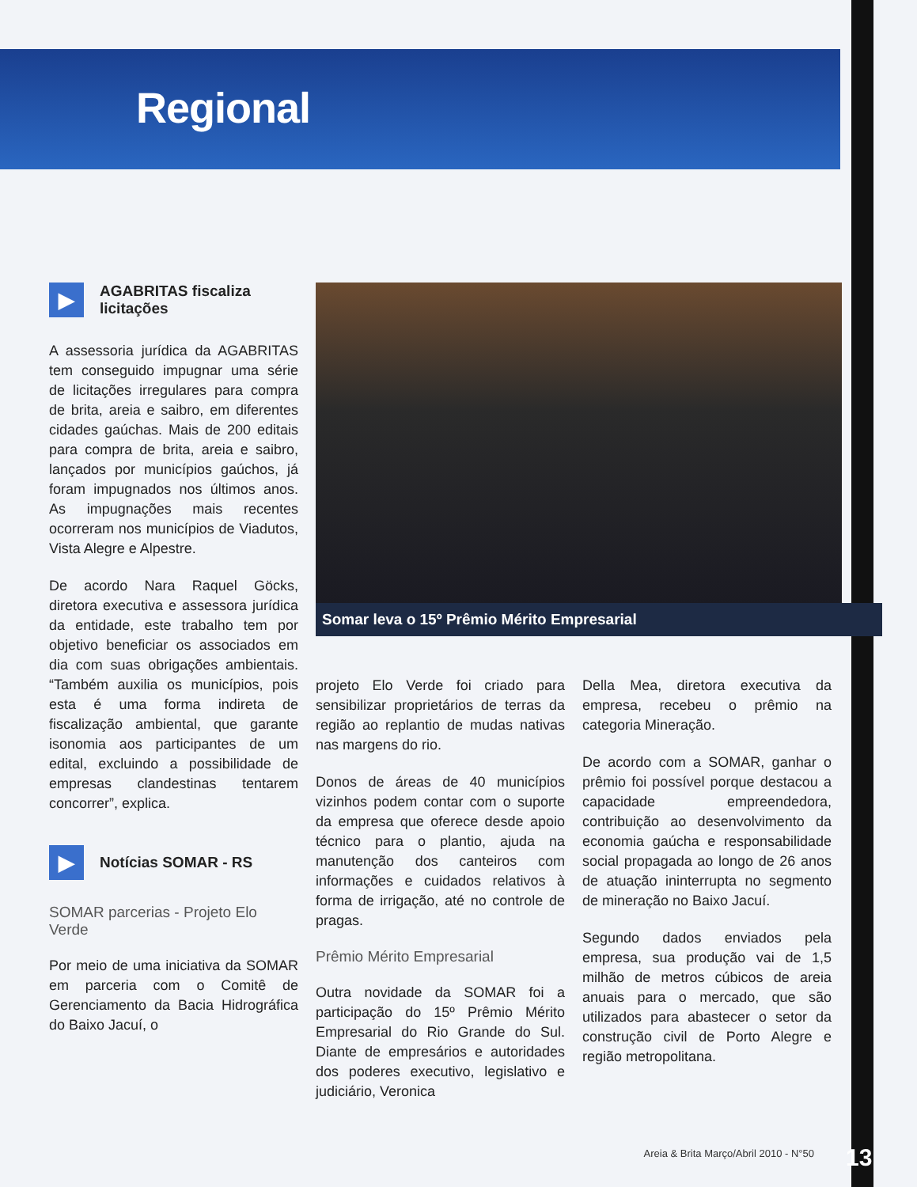Regional
▶
AGABRITAS fiscaliza licitações
A assessoria jurídica da AGABRITAS tem conseguido impugnar uma série de licitações irregulares para compra de brita, areia e saibro, em diferentes cidades gaúchas. Mais de 200 editais para compra de brita, areia e saibro, lançados por municípios gaúchos, já foram impugnados nos últimos anos. As impugnações mais recentes ocorreram nos municípios de Viadutos, Vista Alegre e Alpestre.
De acordo Nara Raquel Göcks, diretora executiva e assessora jurídica da entidade, este trabalho tem por objetivo beneficiar os associados em dia com suas obrigações ambientais. “Também auxilia os municípios, pois esta é uma forma indireta de fiscalização ambiental, que garante isonomia aos participantes de um edital, excluindo a possibilidade de empresas clandestinas tentarem concorrer”, explica.
▶
Notícias SOMAR - RS
SOMAR parcerias - Projeto Elo Verde
Por meio de uma iniciativa da SOMAR em parceria com o Comitê de Gerenciamento da Bacia Hidrográfica do Baixo Jacuí, o
Somar leva o 15º Prêmio Mérito Empresarial
projeto Elo Verde foi criado para sensibilizar proprietários de terras da região ao replantio de mudas nativas nas margens do rio.
Donos de áreas de 40 municípios vizinhos podem contar com o suporte da empresa que oferece desde apoio técnico para o plantio, ajuda na manutenção dos canteiros com informações e cuidados relativos à forma de irrigação, até no controle de pragas.
Prêmio Mérito Empresarial
Outra novidade da SOMAR foi a participação do 15º Prêmio Mérito Empresarial do Rio Grande do Sul. Diante de empresários e autoridades dos poderes executivo, legislativo e judiciário, Veronica
Della Mea, diretora executiva da empresa, recebeu o prêmio na categoria Mineração.
De acordo com a SOMAR, ganhar o prêmio foi possível porque destacou a capacidade empreendedora, contribuição ao desenvolvimento da economia gaúcha e responsabilidade social propagada ao longo de 26 anos de atuação ininterrupta no segmento de mineração no Baixo Jacuí.
Segundo dados enviados pela empresa, sua produção vai de 1,5 milhão de metros cúbicos de areia anuais para o mercado, que são utilizados para abastecer o setor da construção civil de Porto Alegre e região metropolitana.
Areia & Brita Março/Abril 2010 - N°50
13